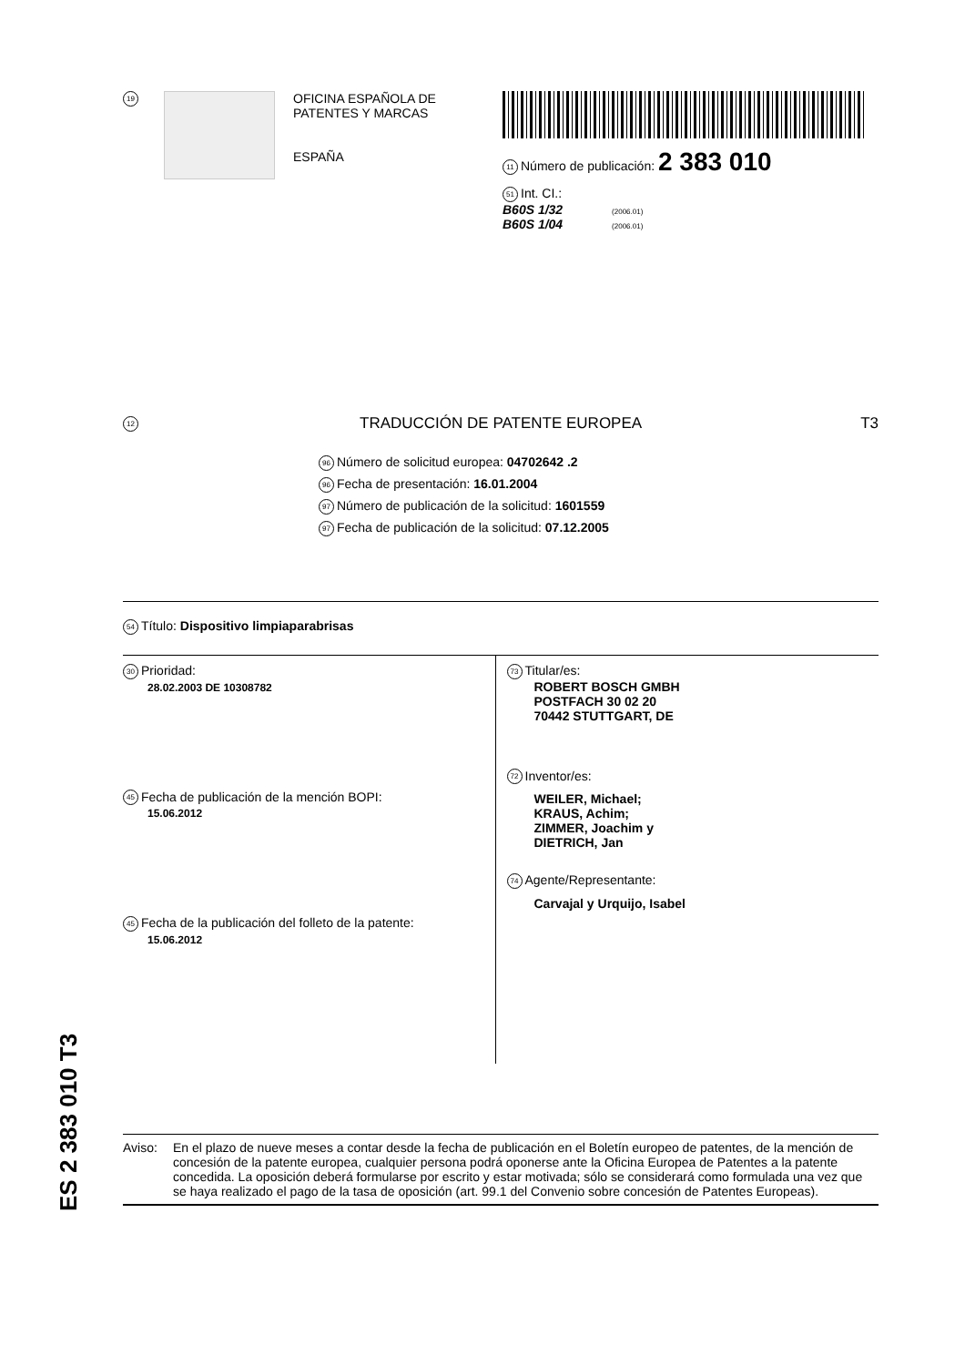19
OFICINA ESPAÑOLA DE
PATENTES Y MARCAS
ESPAÑA
11 Número de publicación: 2 383 010
51 Int. CI.:
B60S 1/32 (2006.01)
B60S 1/04 (2006.01)
12 TRADUCCIÓN DE PATENTE EUROPEA T3
96 Número de solicitud europea: 04702642 .2
96 Fecha de presentación: 16.01.2004
97 Número de publicación de la solicitud: 1601559
97 Fecha de publicación de la solicitud: 07.12.2005
54 Título: Dispositivo limpiaparabrisas
30 Prioridad:
28.02.2003 DE 10308782
45 Fecha de publicación de la mención BOPI:
15.06.2012
45 Fecha de la publicación del folleto de la patente:
15.06.2012
73 Titular/es:
ROBERT BOSCH GMBH
POSTFACH 30 02 20
70442 STUTTGART, DE
72 Inventor/es:
WEILER, Michael;
KRAUS, Achim;
ZIMMER, Joachim y
DIETRICH, Jan
74 Agente/Representante:
Carvajal y Urquijo, Isabel
ES 2 383 010 T3
Aviso: En el plazo de nueve meses a contar desde la fecha de publicación en el Boletín europeo de patentes, de la mención de concesión de la patente europea, cualquier persona podrá oponerse ante la Oficina Europea de Patentes a la patente concedida. La oposición deberá formularse por escrito y estar motivada; sólo se considerará como formulada una vez que se haya realizado el pago de la tasa de oposición (art. 99.1 del Convenio sobre concesión de Patentes Europeas).